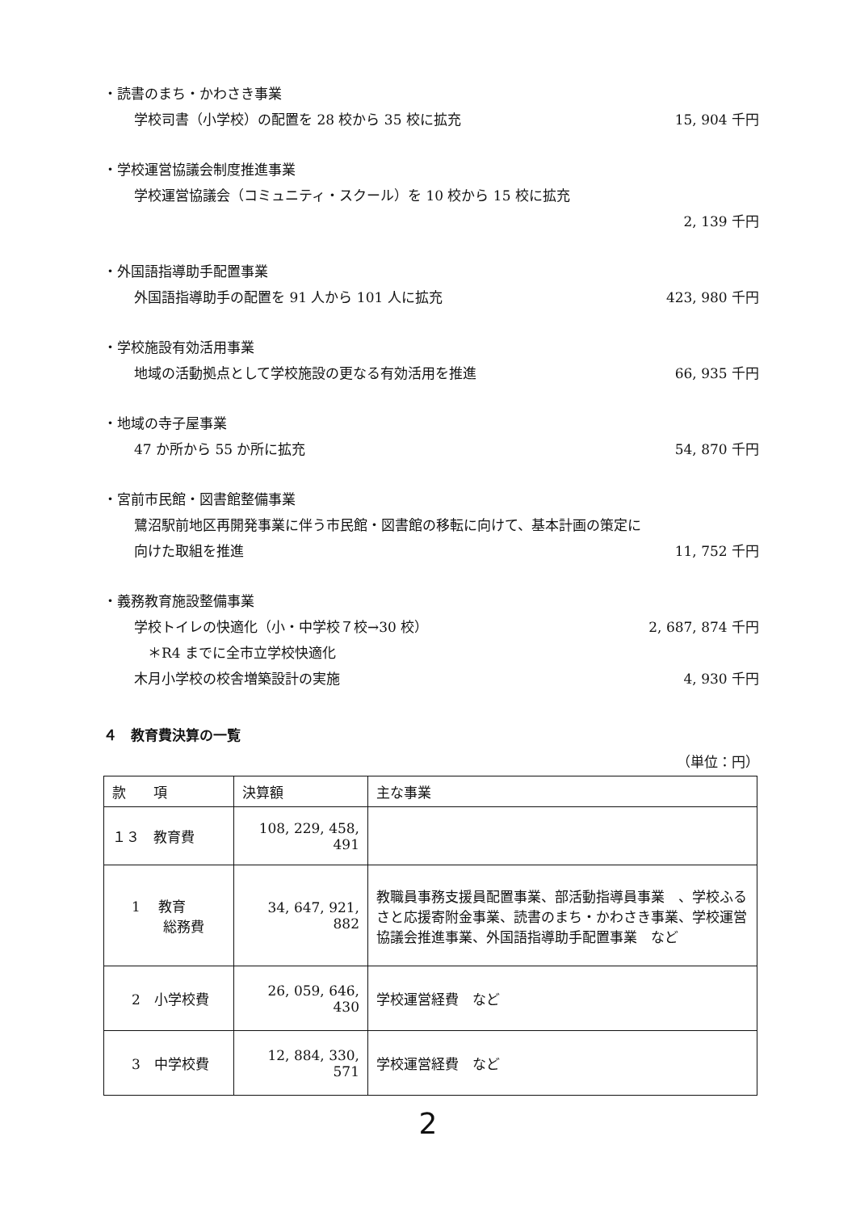・読書のまち・かわさき事業
学校司書（小学校）の配置を 28 校から 35 校に拡充 15, 904 千円
・学校運営協議会制度推進事業
学校運営協議会（コミュニティ・スクール）を 10 校から 15 校に拡充
2, 139 千円
・外国語指導助手配置事業
外国語指導助手の配置を 91 人から 101 人に拡充 423, 980 千円
・学校施設有効活用事業
地域の活動拠点として学校施設の更なる有効活用を推進 66, 935 千円
・地域の寺子屋事業
47 か所から 55 か所に拡充 54, 870 千円
・宮前市民館・図書館整備事業
鷺沼駅前地区再開発事業に伴う市民館・図書館の移転に向けて、基本計画の策定に
向けた取組を推進 11, 752 千円
・義務教育施設整備事業
学校トイレの快適化（小・中学校７校→30 校） 2, 687, 874 千円
　＊R4 までに全市立学校快適化
木月小学校の校舎増築設計の実施 4, 930 千円
４　教育費決算の一覧
（単位：円）
| 款 項 | 決算額 | 主な事業 |
| １３ 教育費 | 108, 229, 458, 491 | |
| 1 教育 総務費 | 34, 647, 921, 882 | 教職員事務支援員配置事業、部活動指導員事業 、学校ふるさと応援寄附金事業、読書のまち・かわさき事業、学校運営協議会推進事業、外国語指導助手配置事業 など |
| 2 小学校費 | 26, 059, 646, 430 | 学校運営経費 など |
| 3 中学校費 | 12, 884, 330, 571 | 学校運営経費 など |
2